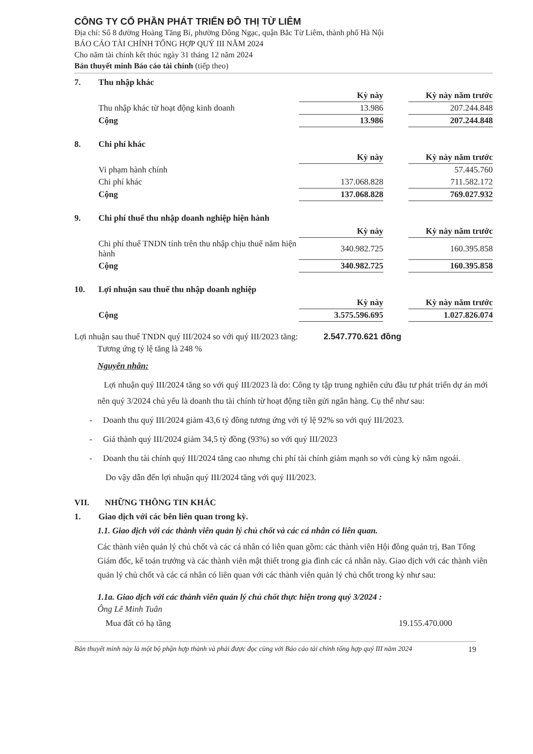CÔNG TY CỔ PHẦN PHÁT TRIỂN ĐÔ THỊ TỪ LIÊM
Địa chỉ: Số 8 đường Hoàng Tăng Bí, phường Đông Ngạc, quận Bắc Từ Liêm, thành phố Hà Nội
BÁO CÁO TÀI CHÍNH TỔNG HỢP QUÝ III NĂM 2024
Cho năm tài chính kết thúc ngày 31 tháng 12 năm 2024
Bản thuyết minh Báo cáo tài chính (tiếp theo)
7. Thu nhập khác
| | Kỳ này | | Kỳ này năm trước |
| --- | --- | --- | --- |
| Thu nhập khác từ hoạt động kinh doanh | 13.986 | | 207.244.848 |
| Cộng | 13.986 | | 207.244.848 |
8. Chi phí khác
| | Kỳ này | | Kỳ này năm trước |
| --- | --- | --- | --- |
| Vi phạm hành chính | | | 57.445.760 |
| Chi phí khác | 137.068.828 | | 711.582.172 |
| Cộng | 137.068.828 | | 769.027.932 |
9. Chi phí thuế thu nhập doanh nghiệp hiện hành
| | Kỳ này | | Kỳ này năm trước |
| --- | --- | --- | --- |
| Chi phí thuế TNDN tính trên thu nhập chịu thuế năm hiện hành | 340.982.725 | | 160.395.858 |
| Cộng | 340.982.725 | | 160.395.858 |
10. Lợi nhuận sau thuế thu nhập doanh nghiệp
| | Kỳ này | | Kỳ này năm trước |
| --- | --- | --- | --- |
| Cộng | 3.575.596.695 | | 1.027.826.074 |
Lợi nhuận sau thuế TNDN quý III/2024 so với quý III/2023 tăng: 2.547.770.621 đồng
Tương ứng tỷ lệ tăng là 248 %
Nguyên nhân:
Lợi nhuận quý III/2024 tăng so với quý III/2023 là do: Công ty tập trung nghiên cứu đầu tư phát triển dự án mới nên quý 3/2024 chủ yếu là doanh thu tài chính từ hoạt động tiền gửi ngân hàng. Cụ thể như sau:
- Doanh thu quý III/2024 giảm 43,6 tỷ đồng tương ứng với tỷ lệ 92% so với quý III/2023.
- Giá thành quý III/2024 giảm 34,5 tỷ đồng (93%) so với quý III/2023
- Doanh thu tài chính quý III/2024 tăng cao nhưng chi phí tài chính giảm mạnh so với cùng kỳ năm ngoái.
Do vậy dẫn đến lợi nhuận quý III/2024 tăng với quý III/2023.
VII. NHỮNG THÔNG TIN KHÁC
1. Giao dịch với các bên liên quan trong kỳ.
1.1. Giao dịch với các thành viên quản lý chủ chốt và các cá nhân có liên quan.
Các thành viên quản lý chủ chốt và các cá nhân có liên quan gồm: các thành viên Hội đồng quản trị, Ban Tổng Giám đốc, kế toán trưởng và các thành viên mật thiết trong gia đình các cá nhân này. Giao dịch với các thành viên quản lý chủ chốt và các cá nhân có liên quan với các thành viên quản lý chủ chốt trong kỳ như sau:
1.1a. Giao dịch với các thành viên quản lý chủ chốt thực hiện trong quý 3/2024 :
Ông Lê Minh Tuân
Mua đất có hạ tầng 19.155.470.000
Bản thuyết minh này là một bộ phận hợp thành và phải được đọc cùng với Báo cáo tài chính tổng hợp quý III năm 2024 19